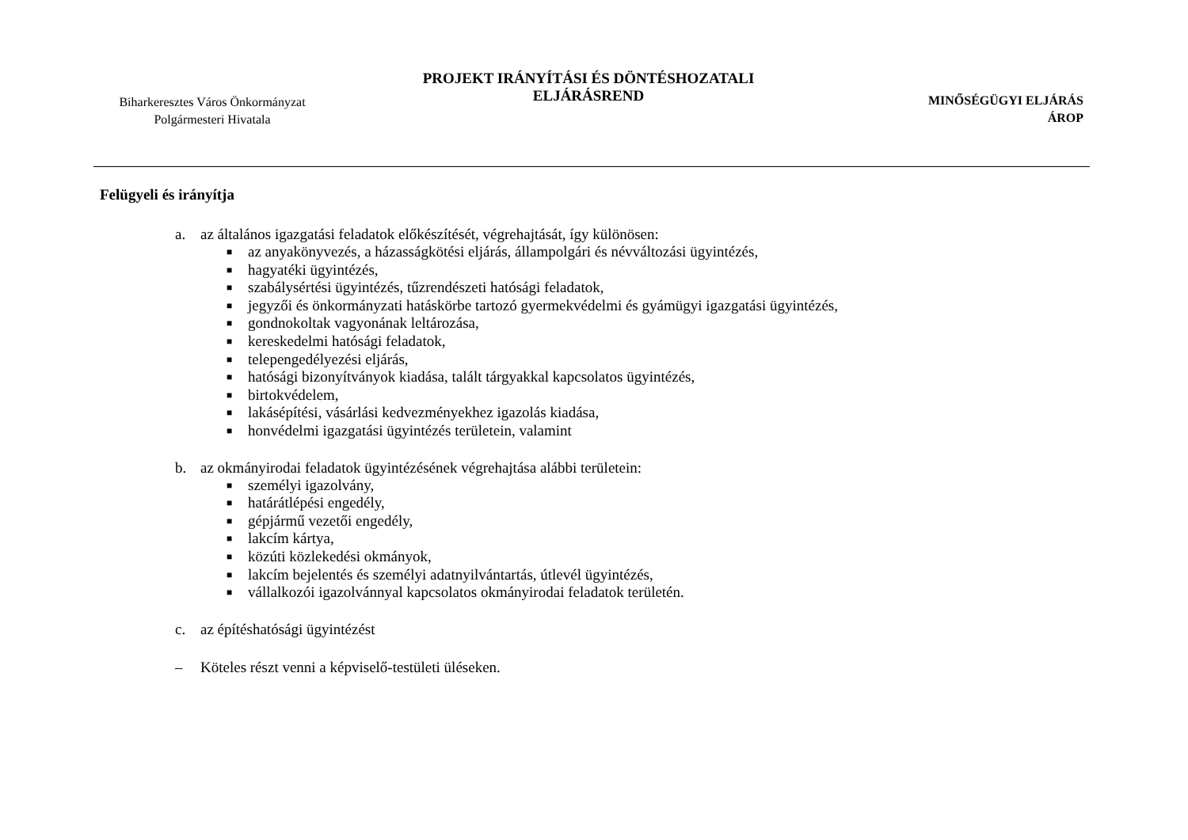Biharkeresztes Város Önkormányzat
Polgármesteri Hivatala
PROJEKT IRÁNYÍTÁSI ÉS DÖNTÉSHOZATALI
ELJÁRÁSREND
MINŐSÉGÜGYI ELJÁRÁS
ÁROP
Felügyeli és irányítja
a. az általános igazgatási feladatok előkészítését, végrehajtását, így különösen:
■ az anyakönyvezés, a házasságkötési eljárás, állampolgári és névváltozási ügyintézés,
■ hagyatéki ügyintézés,
■ szabálysértési ügyintézés, tűzrendészeti hatósági feladatok,
■ jegyzői és önkormányzati hatáskörbe tartozó gyermekvédelmi és gyámügyi igazgatási ügyintézés,
■ gondnokoltak vagyonának leltározása,
■ kereskedelmi hatósági feladatok,
■ telepengedélyezési eljárás,
■ hatósági bizonyítványok kiadása, talált tárgyakkal kapcsolatos ügyintézés,
■ birtokvédelem,
■ lakásépítési, vásárlási kedvezményekhez igazolás kiadása,
■ honvédelmi igazgatási ügyintézés területein, valamint
b. az okmányirodai feladatok ügyintézésének végrehajtása alábbi területein:
■ személyi igazolvány,
■ határátlépési engedély,
■ gépjármű vezetői engedély,
■ lakcím kártya,
■ közúti közlekedési okmányok,
■ lakcím bejelentés és személyi adatnyilvántartás, útlevél ügyintézés,
■ vállalkozói igazolvánnyal kapcsolatos okmányirodai feladatok területén.
c. az építéshatósági ügyintézést
– Köteles részt venni a képviselő-testületi üléseken.